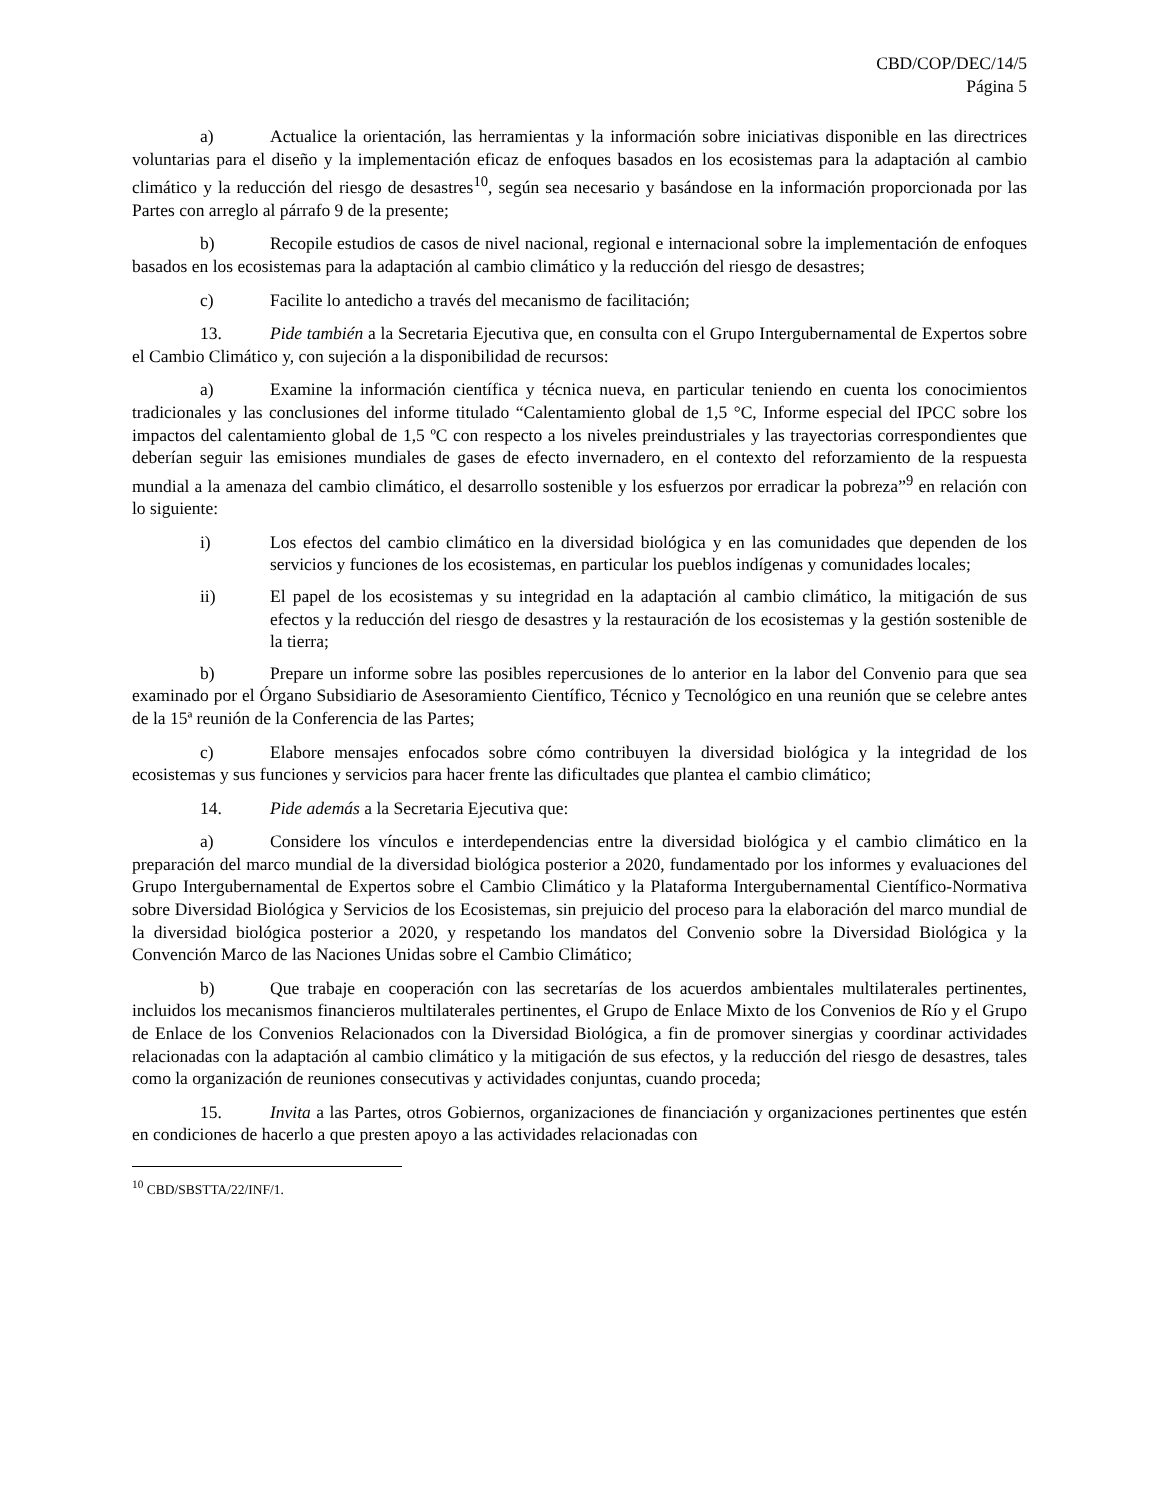CBD/COP/DEC/14/5
Página 5
a) Actualice la orientación, las herramientas y la información sobre iniciativas disponible en las directrices voluntarias para el diseño y la implementación eficaz de enfoques basados en los ecosistemas para la adaptación al cambio climático y la reducción del riesgo de desastres<sup>10</sup>, según sea necesario y basándose en la información proporcionada por las Partes con arreglo al párrafo 9 de la presente;
b) Recopile estudios de casos de nivel nacional, regional e internacional sobre la implementación de enfoques basados en los ecosistemas para la adaptación al cambio climático y la reducción del riesgo de desastres;
c) Facilite lo antedicho a través del mecanismo de facilitación;
13. Pide también a la Secretaria Ejecutiva que, en consulta con el Grupo Intergubernamental de Expertos sobre el Cambio Climático y, con sujeción a la disponibilidad de recursos:
a) Examine la información científica y técnica nueva, en particular teniendo en cuenta los conocimientos tradicionales y las conclusiones del informe titulado “Calentamiento global de 1,5 °C, Informe especial del IPCC sobre los impactos del calentamiento global de 1,5 ºC con respecto a los niveles preindustriales y las trayectorias correspondientes que deberían seguir las emisiones mundiales de gases de efecto invernadero, en el contexto del reforzamiento de la respuesta mundial a la amenaza del cambio climático, el desarrollo sostenible y los esfuerzos por erradicar la pobreza”<sup>9</sup> en relación con lo siguiente:
i) Los efectos del cambio climático en la diversidad biológica y en las comunidades que dependen de los servicios y funciones de los ecosistemas, en particular los pueblos indígenas y comunidades locales;
ii) El papel de los ecosistemas y su integridad en la adaptación al cambio climático, la mitigación de sus efectos y la reducción del riesgo de desastres y la restauración de los ecosistemas y la gestión sostenible de la tierra;
b) Prepare un informe sobre las posibles repercusiones de lo anterior en la labor del Convenio para que sea examinado por el Órgano Subsidiario de Asesoramiento Científico, Técnico y Tecnológico en una reunión que se celebre antes de la 15ª reunión de la Conferencia de las Partes;
c) Elabore mensajes enfocados sobre cómo contribuyen la diversidad biológica y la integridad de los ecosistemas y sus funciones y servicios para hacer frente las dificultades que plantea el cambio climático;
14. Pide además a la Secretaria Ejecutiva que:
a) Considere los vínculos e interdependencias entre la diversidad biológica y el cambio climático en la preparación del marco mundial de la diversidad biológica posterior a 2020, fundamentado por los informes y evaluaciones del Grupo Intergubernamental de Expertos sobre el Cambio Climático y la Plataforma Intergubernamental Científico-Normativa sobre Diversidad Biológica y Servicios de los Ecosistemas, sin prejuicio del proceso para la elaboración del marco mundial de la diversidad biológica posterior a 2020, y respetando los mandatos del Convenio sobre la Diversidad Biológica y la Convención Marco de las Naciones Unidas sobre el Cambio Climático;
b) Que trabaje en cooperación con las secretarías de los acuerdos ambientales multilaterales pertinentes, incluidos los mecanismos financieros multilaterales pertinentes, el Grupo de Enlace Mixto de los Convenios de Río y el Grupo de Enlace de los Convenios Relacionados con la Diversidad Biológica, a fin de promover sinergias y coordinar actividades relacionadas con la adaptación al cambio climático y la mitigación de sus efectos, y la reducción del riesgo de desastres, tales como la organización de reuniones consecutivas y actividades conjuntas, cuando proceda;
15. Invita a las Partes, otros Gobiernos, organizaciones de financiación y organizaciones pertinentes que estén en condiciones de hacerlo a que presten apoyo a las actividades relacionadas con
<sup>10</sup> CBD/SBSTTA/22/INF/1.